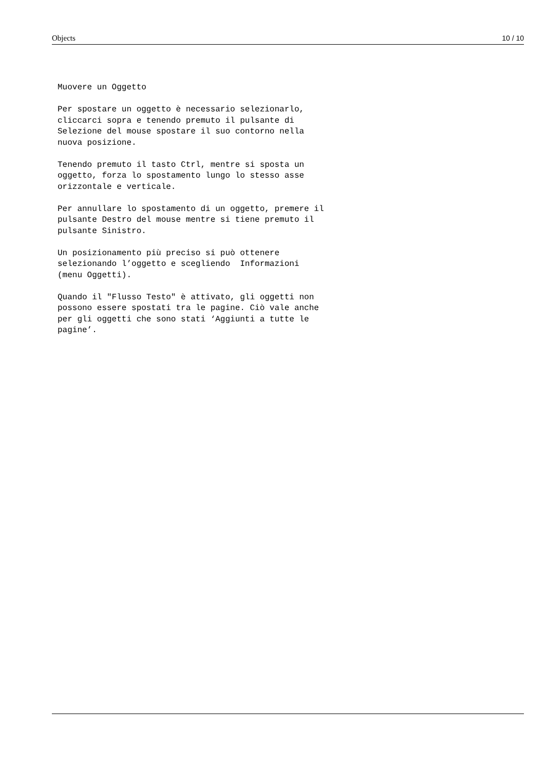Objects 10 / 10
Muovere un Oggetto
Per spostare un oggetto è necessario selezionarlo, cliccarci sopra e tenendo premuto il pulsante di Selezione del mouse spostare il suo contorno nella nuova posizione.
Tenendo premuto il tasto Ctrl, mentre si sposta un oggetto, forza lo spostamento lungo lo stesso asse orizzontale e verticale.
Per annullare lo spostamento di un oggetto, premere il pulsante Destro del mouse mentre si tiene premuto il pulsante Sinistro.
Un posizionamento più preciso si può ottenere selezionando l’oggetto e scegliendo Informazioni (menu Oggetti).
Quando il "Flusso Testo" è attivato, gli oggetti non possono essere spostati tra le pagine. Ciò vale anche per gli oggetti che sono stati ‘Aggiunti a tutte le pagine’.